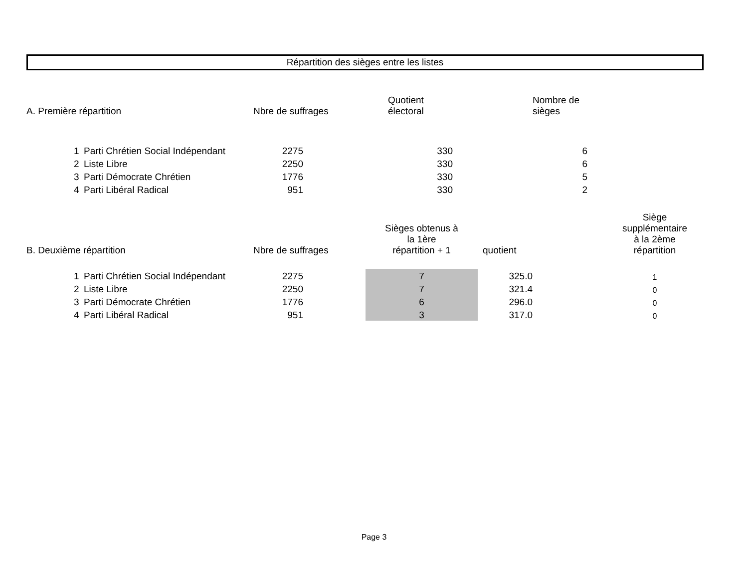Répartition des sièges entre les listes
| A. Première répartition | | | Nbre de suffrages | | Quotient électoral | | Nombre de sièges | |
| | 1 | Parti Chrétien Social Indépendant | 2275 | | 330 | | 6 | |
| | 2 | Liste Libre | 2250 | | 330 | | 6 | |
| | 3 | Parti Démocrate Chrétien | 1776 | | 330 | | 5 | |
| | 4 | Parti Libéral Radical | 951 | | 330 | | 2 | |
| B. Deuxième répartition | | | Nbre de suffrages | | Sièges obtenus à la 1ère répartition + 1 | quotient | | Siège supplémentaire à la 2ème répartition |
| | 1 | Parti Chrétien Social Indépendant | 2275 | | 7 | 325.0 | | 1 |
| | 2 | Liste Libre | 2250 | | 7 | 321.4 | | 0 |
| | 3 | Parti Démocrate Chrétien | 1776 | | 6 | 296.0 | | 0 |
| | 4 | Parti Libéral Radical | 951 | | 3 | 317.0 | | 0 |
Page 3